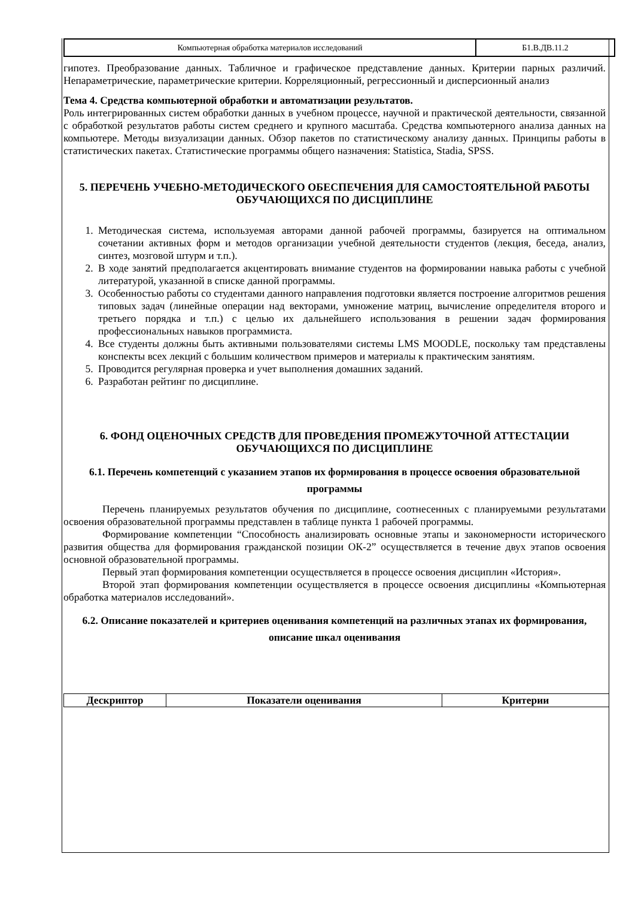| Компьютерная обработка материалов исследований | Б1.В.ДВ.11.2 |
гипотез. Преобразование данных. Табличное и графическое представление данных. Критерии парных различий. Непараметрические, параметрические критерии. Корреляционный, регрессионный и дисперсионный анализ
Тема 4. Средства компьютерной обработки и автоматизации результатов.
Роль интегрированных систем обработки данных в учебном процессе, научной и практической деятельности, связанной с обработкой результатов работы систем среднего и крупного масштаба. Средства компьютерного анализа данных на компьютере. Методы визуализации данных. Обзор пакетов по статистическому анализу данных. Принципы работы в статистических пакетах. Статистические программы общего назначения: Statistica, Stadia, SPSS.
5. ПЕРЕЧЕНЬ УЧЕБНО-МЕТОДИЧЕСКОГО ОБЕСПЕЧЕНИЯ ДЛЯ САМОСТОЯТЕЛЬНОЙ РАБОТЫ ОБУЧАЮЩИХСЯ ПО ДИСЦИПЛИНЕ
1. Методическая система, используемая авторами данной рабочей программы, базируется на оптимальном сочетании активных форм и методов организации учебной деятельности студентов (лекция, беседа, анализ, синтез, мозговой штурм и т.п.).
2. В ходе занятий предполагается акцентировать внимание студентов на формировании навыка работы с учебной литературой, указанной в списке данной программы.
3. Особенностью работы со студентами данного направления подготовки является построение алгоритмов решения типовых задач (линейные операции над векторами, умножение матриц, вычисление определителя второго и третьего порядка и т.п.) с целью их дальнейшего использования в решении задач формирования профессиональных навыков программиста.
4. Все студенты должны быть активными пользователями системы LMS MOODLE, поскольку там представлены конспекты всех лекций с большим количеством примеров и материалы к практическим занятиям.
5. Проводится регулярная проверка и учет выполнения домашних заданий.
6. Разработан рейтинг по дисциплине.
6. ФОНД ОЦЕНОЧНЫХ СРЕДСТВ ДЛЯ ПРОВЕДЕНИЯ ПРОМЕЖУТОЧНОЙ АТТЕСТАЦИИ ОБУЧАЮЩИХСЯ ПО ДИСЦИПЛИНЕ
6.1. Перечень компетенций с указанием этапов их формирования в процессе освоения образовательной программы
Перечень планируемых результатов обучения по дисциплине, соотнесенных с планируемыми результатами освоения образовательной программы представлен в таблице пункта 1 рабочей программы.
Формирование компетенции “Способность анализировать основные этапы и закономерности исторического развития общества для формирования гражданской позиции ОК-2” осуществляется в течение двух этапов освоения основной образовательной программы.
Первый этап формирования компетенции осуществляется в процессе освоения дисциплин «История».
Второй этап формирования компетенции осуществляется в процессе освоения дисциплины «Компьютерная обработка материалов исследований».
6.2. Описание показателей и критериев оценивания компетенций на различных этапах их формирования, описание шкал оценивания
| Дескриптор | Показатели оценивания | Критерии |
| --- | --- | --- |